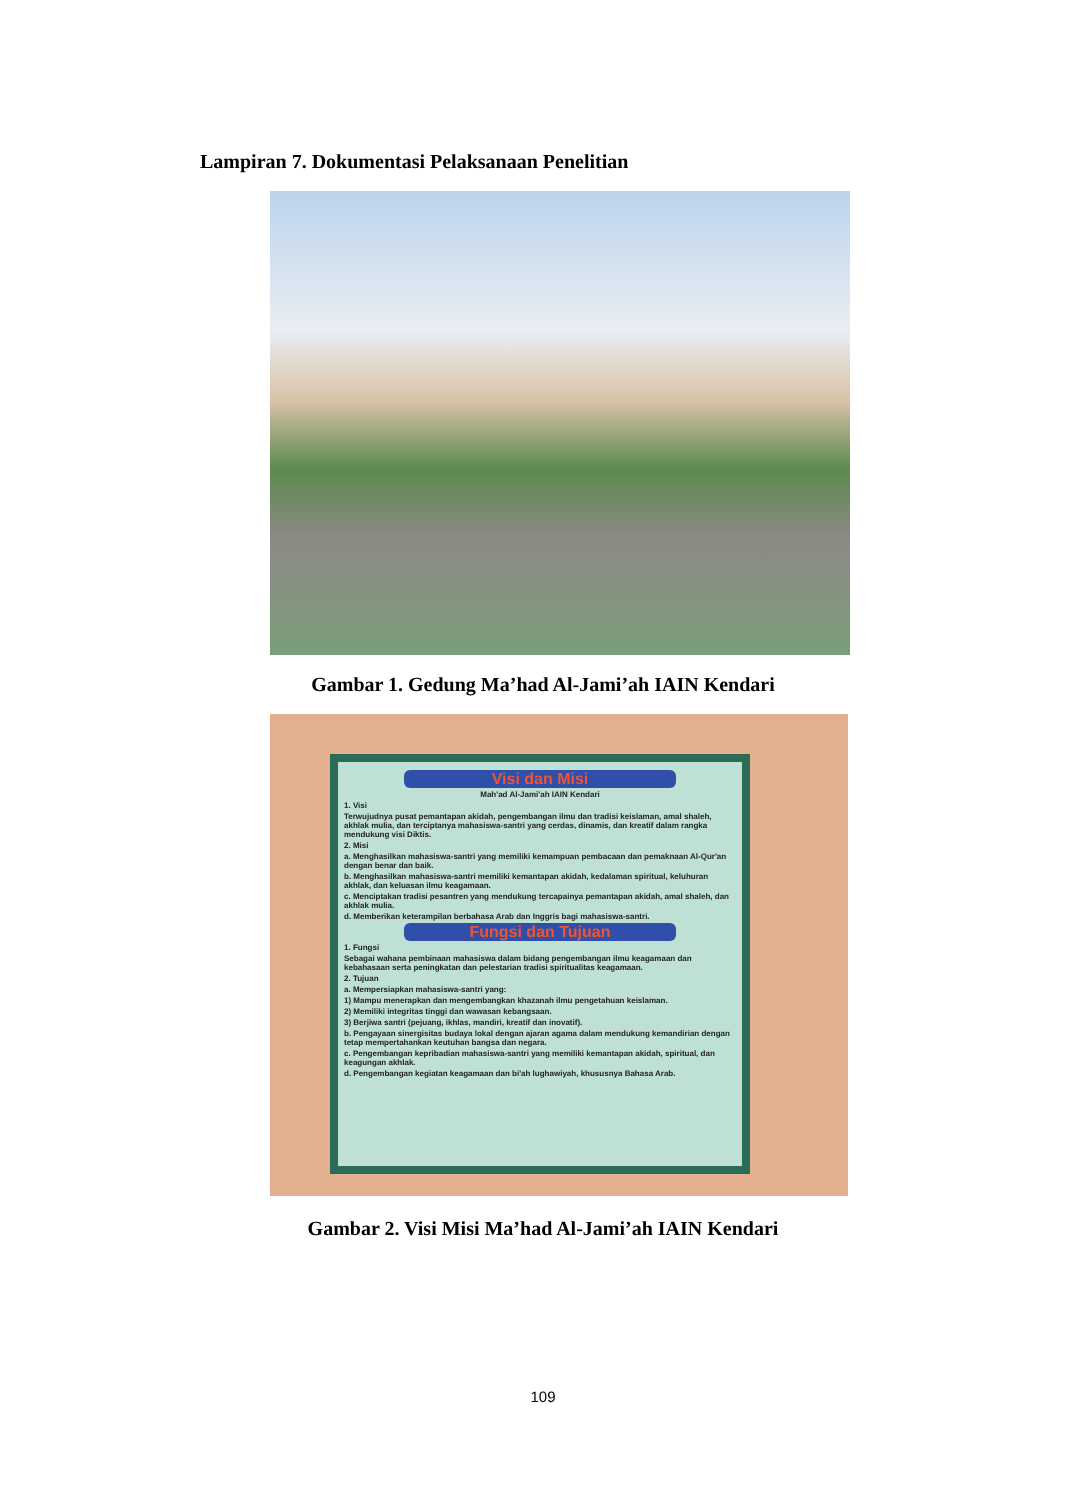Lampiran 7. Dokumentasi Pelaksanaan Penelitian
Gambar 1. Gedung Ma’had Al-Jami’ah IAIN Kendari
Visi dan Misi
Mah'ad Al-Jami'ah IAIN Kendari
1. Visi
Terwujudnya pusat pemantapan akidah, pengembangan ilmu dan tradisi keislaman, amal shaleh, akhlak mulia, dan terciptanya mahasiswa-santri yang cerdas, dinamis, dan kreatif dalam rangka mendukung visi Diktis.
2. Misi
a. Menghasilkan mahasiswa-santri yang memiliki kemampuan pembacaan dan pemaknaan Al-Qur'an dengan benar dan baik.
b. Menghasilkan mahasiswa-santri memiliki kemantapan akidah, kedalaman spiritual, keluhuran akhlak, dan keluasan ilmu keagamaan.
c. Menciptakan tradisi pesantren yang mendukung tercapainya pemantapan akidah, amal shaleh, dan akhlak mulia.
d. Memberikan keterampilan berbahasa Arab dan Inggris bagi mahasiswa-santri.
Fungsi dan Tujuan
1. Fungsi
Sebagai wahana pembinaan mahasiswa dalam bidang pengembangan ilmu keagamaan dan kebahasaan serta peningkatan dan pelestarian tradisi spiritualitas keagamaan.
2. Tujuan
a. Mempersiapkan mahasiswa-santri yang:
1) Mampu menerapkan dan mengembangkan khazanah ilmu pengetahuan keislaman.
2) Memiliki integritas tinggi dan wawasan kebangsaan.
3) Berjiwa santri (pejuang, ikhlas, mandiri, kreatif dan inovatif).
b. Pengayaan sinergisitas budaya lokal dengan ajaran agama dalam mendukung kemandirian dengan tetap mempertahankan keutuhan bangsa dan negara.
c. Pengembangan kepribadian mahasiswa-santri yang memiliki kemantapan akidah, spiritual, dan keagungan akhlak.
d. Pengembangan kegiatan keagamaan dan bi'ah lughawiyah, khususnya Bahasa Arab.
Gambar 2. Visi Misi Ma’had Al-Jami’ah IAIN Kendari
109